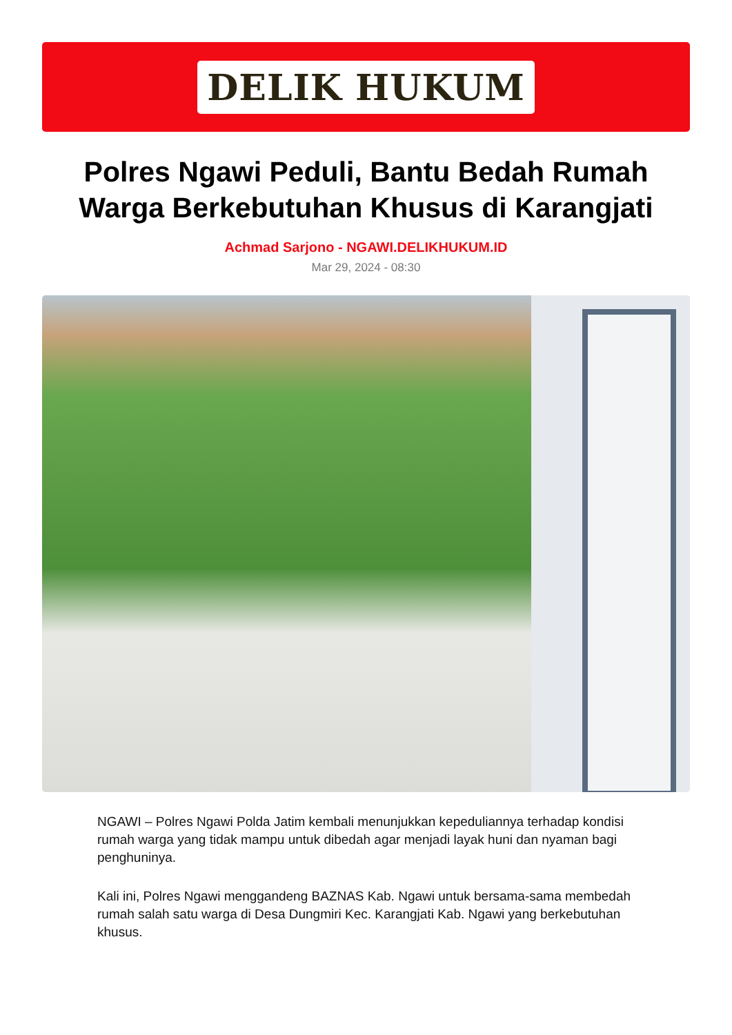DELIK HUKUM
Polres Ngawi Peduli, Bantu Bedah Rumah Warga Berkebutuhan Khusus di Karangjati
Achmad Sarjono - NGAWI.DELIKHUKUM.ID
Mar 29, 2024 - 08:30
NGAWI – Polres Ngawi Polda Jatim kembali menunjukkan kepeduliannya terhadap kondisi rumah warga yang tidak mampu untuk dibedah agar menjadi layak huni dan nyaman bagi penghuninya.
Kali ini, Polres Ngawi menggandeng BAZNAS Kab. Ngawi untuk bersama-sama membedah rumah salah satu warga di Desa Dungmiri Kec. Karangjati Kab. Ngawi yang berkebutuhan khusus.